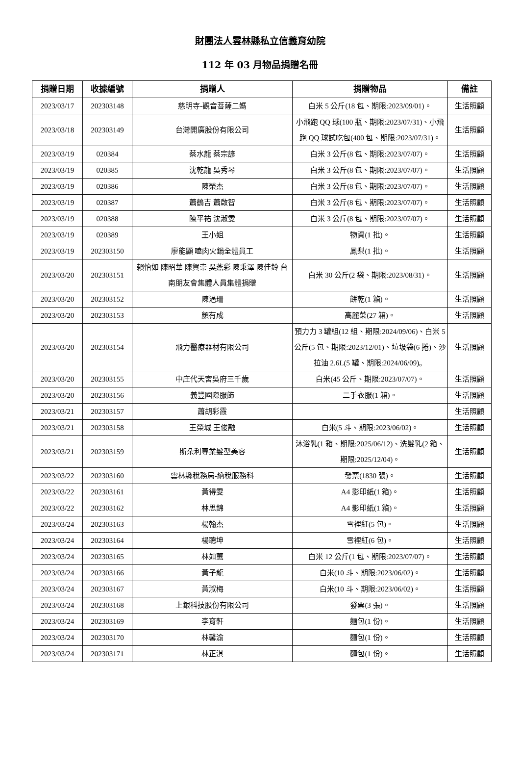財團法人雲林縣私立信義育幼院
112 年 03 月物品捐贈名冊
| 捐贈日期 | 收據編號 | 捐贈人 | 捐贈物品 | 備註 |
| --- | --- | --- | --- | --- |
| 2023/03/17 | 202303148 | 慈明寺-觀音菩薩二媽 | 白米 5 公斤(18 包、期限:2023/09/01)。 | 生活照顧 |
| 2023/03/18 | 202303149 | 台灣開廣股份有限公司 | 小飛跑 QQ 球(100 瓶、期限:2023/07/31)、小飛跑 QQ 球試吃包(400 包、期限:2023/07/31)。 | 生活照顧 |
| 2023/03/19 | 020384 | 蔡水龍 蔡宗諺 | 白米 3 公斤(8 包、期限:2023/07/07)。 | 生活照顧 |
| 2023/03/19 | 020385 | 沈乾龍 吳秀琴 | 白米 3 公斤(8 包、期限:2023/07/07)。 | 生活照顧 |
| 2023/03/19 | 020386 | 陳榮杰 | 白米 3 公斤(8 包、期限:2023/07/07)。 | 生活照顧 |
| 2023/03/19 | 020387 | 蕭鶴吉 蕭啟智 | 白米 3 公斤(8 包、期限:2023/07/07)。 | 生活照顧 |
| 2023/03/19 | 020388 | 陳平祐 沈淑雯 | 白米 3 公斤(8 包、期限:2023/07/07)。 | 生活照顧 |
| 2023/03/19 | 020389 | 王小姐 | 物資(1 批)。 | 生活照顧 |
| 2023/03/19 | 202303150 | 廖能顯 嗑肉火鍋全體員工 | 鳳梨(1 批)。 | 生活照顧 |
| 2023/03/20 | 202303151 | 賴怡如 陳昭華 陳賀崇 吳燕彩 陳秉澤 陳佳鈴 台南朋友會集體人員集體捐贈 | 白米 30 公斤(2 袋、期限:2023/08/31)。 | 生活照顧 |
| 2023/03/20 | 202303152 | 陳浥珊 | 餅乾(1 箱)。 | 生活照顧 |
| 2023/03/20 | 202303153 | 顏有成 | 高麗菜(27 箱)。 | 生活照顧 |
| 2023/03/20 | 202303154 | 飛力醫療器材有限公司 | 預力力 3 罐組(12 組、期限:2024/09/06)、白米 5 公斤(5 包、期限:2023/12/01)、垃圾袋(6 捲)、沙拉油 2.6L(5 罐、期限:2024/06/09)。 | 生活照顧 |
| 2023/03/20 | 202303155 | 中庄代天宮吳府三千歲 | 白米(45 公斤、期限:2023/07/07)。 | 生活照顧 |
| 2023/03/20 | 202303156 | 義豐國際服飾 | 二手衣服(1 箱)。 | 生活照顧 |
| 2023/03/21 | 202303157 | 蕭胡彩霞 | | 生活照顧 |
| 2023/03/21 | 202303158 | 王榮城 王俊融 | 白米(5 斗、期限:2023/06/02)。 | 生活照顧 |
| 2023/03/21 | 202303159 | 斯朵利專業髮型美容 | 沐浴乳(1 箱、期限:2025/06/12)、洗髮乳(2 箱、期限:2025/12/04)。 | 生活照顧 |
| 2023/03/22 | 202303160 | 雲林縣稅務局-納稅服務科 | 發票(1830 張)。 | 生活照顧 |
| 2023/03/22 | 202303161 | 黃得雯 | A4 影印紙(1 箱)。 | 生活照顧 |
| 2023/03/22 | 202303162 | 林思錦 | A4 影印紙(1 箱)。 | 生活照顧 |
| 2023/03/24 | 202303163 | 楊翰杰 | 雪裡紅(5 包)。 | 生活照顧 |
| 2023/03/24 | 202303164 | 楊聰坤 | 雪裡紅(6 包)。 | 生活照顧 |
| 2023/03/24 | 202303165 | 林如蕙 | 白米 12 公斤(1 包、期限:2023/07/07)。 | 生活照顧 |
| 2023/03/24 | 202303166 | 黃子龍 | 白米(10 斗、期限:2023/06/02)。 | 生活照顧 |
| 2023/03/24 | 202303167 | 黃淑梅 | 白米(10 斗、期限:2023/06/02)。 | 生活照顧 |
| 2023/03/24 | 202303168 | 上銀科技股份有限公司 | 發票(3 張)。 | 生活照顧 |
| 2023/03/24 | 202303169 | 李育軒 | 麵包(1 份)。 | 生活照顧 |
| 2023/03/24 | 202303170 | 林馨渝 | 麵包(1 份)。 | 生活照顧 |
| 2023/03/24 | 202303171 | 林正淇 | 麵包(1 份)。 | 生活照顧 |